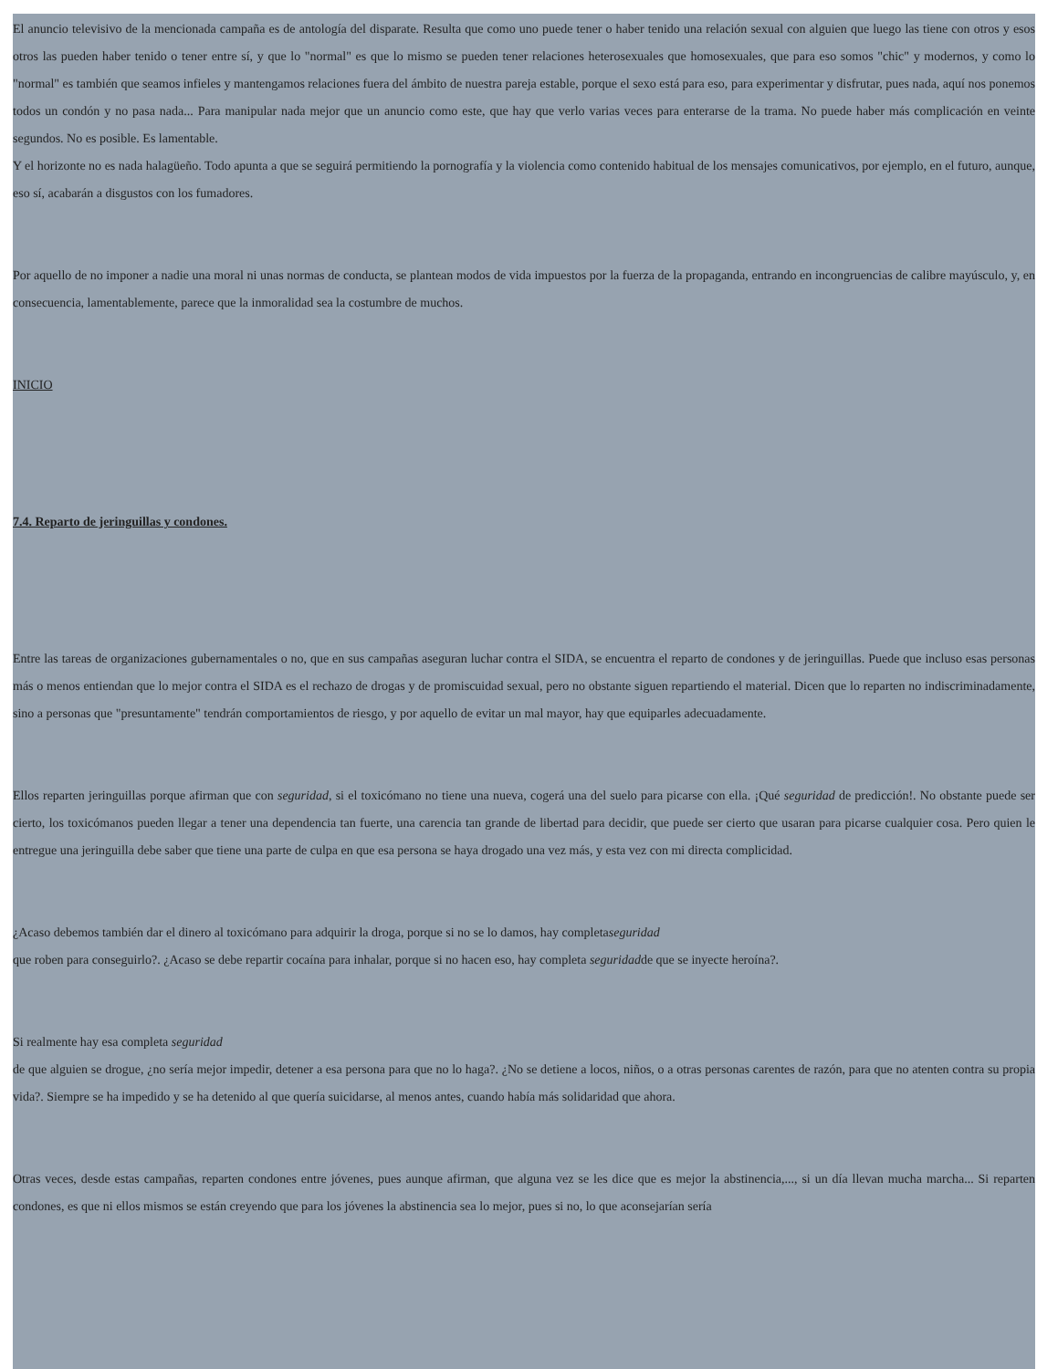El anuncio televisivo de la mencionada campaña es de antología del disparate. Resulta que como uno puede tener o haber tenido una relación sexual con alguien que luego las tiene con otros y esos otros las pueden haber tenido o tener entre sí, y que lo "normal" es que lo mismo se pueden tener relaciones heterosexuales que homosexuales, que para eso somos "chic" y modernos, y como lo "normal" es también que seamos infieles y mantengamos relaciones fuera del ámbito de nuestra pareja estable, porque el sexo está para eso, para experimentar y disfrutar, pues nada, aquí nos ponemos todos un condón y no pasa nada... Para manipular nada mejor que un anuncio como este, que hay que verlo varias veces para enterarse de la trama. No puede haber más complicación en veinte segundos. No es posible. Es lamentable.
Y el horizonte no es nada halagüeño. Todo apunta a que se seguirá permitiendo la pornografía y la violencia como contenido habitual de los mensajes comunicativos, por ejemplo, en el futuro, aunque, eso sí, acabarán a disgustos con los fumadores.
Por aquello de no imponer a nadie una moral ni unas normas de conducta, se plantean modos de vida impuestos por la fuerza de la propaganda, entrando en incongruencias de calibre mayúsculo, y, en consecuencia, lamentablemente, parece que la inmoralidad sea la costumbre de muchos.
INICIO
7.4. Reparto de jeringuillas y condones.
Entre las tareas de organizaciones gubernamentales o no, que en sus campañas aseguran luchar contra el SIDA, se encuentra el reparto de condones y de jeringuillas. Puede que incluso esas personas más o menos entiendan que lo mejor contra el SIDA es el rechazo de drogas y de promiscuidad sexual, pero no obstante siguen repartiendo el material. Dicen que lo reparten no indiscriminadamente, sino a personas que "presuntamente" tendrán comportamientos de riesgo, y por aquello de evitar un mal mayor, hay que equiparles adecuadamente.
Ellos reparten jeringuillas porque afirman que con seguridad, si el toxicómano no tiene una nueva, cogerá una del suelo para picarse con ella. ¡Qué seguridad de predicción!. No obstante puede ser cierto, los toxicómanos pueden llegar a tener una dependencia tan fuerte, una carencia tan grande de libertad para decidir, que puede ser cierto que usaran para picarse cualquier cosa. Pero quien le entregue una jeringuilla debe saber que tiene una parte de culpa en que esa persona se haya drogado una vez más, y esta vez con mi directa complicidad.
¿Acaso debemos también dar el dinero al toxicómano para adquirir la droga, porque si no se lo damos, hay completaseguridad
que roben para conseguirlo?. ¿Acaso se debe repartir cocaína para inhalar, porque si no hacen eso, hay completa seguridadde que se inyecte heroína?.
Si realmente hay esa completa seguridad
de que alguien se drogue, ¿no sería mejor impedir, detener a esa persona para que no lo haga?. ¿No se detiene a locos, niños, o a otras personas carentes de razón, para que no atenten contra su propia vida?. Siempre se ha impedido y se ha detenido al que quería suicidarse, al menos antes, cuando había más solidaridad que ahora.
Otras veces, desde estas campañas, reparten condones entre jóvenes, pues aunque afirman, que alguna vez se les dice que es mejor la abstinencia,..., si un día llevan mucha marcha... Si reparten condones, es que ni ellos mismos se están creyendo que para los jóvenes la abstinencia sea lo mejor, pues si no, lo que aconsejarían sería